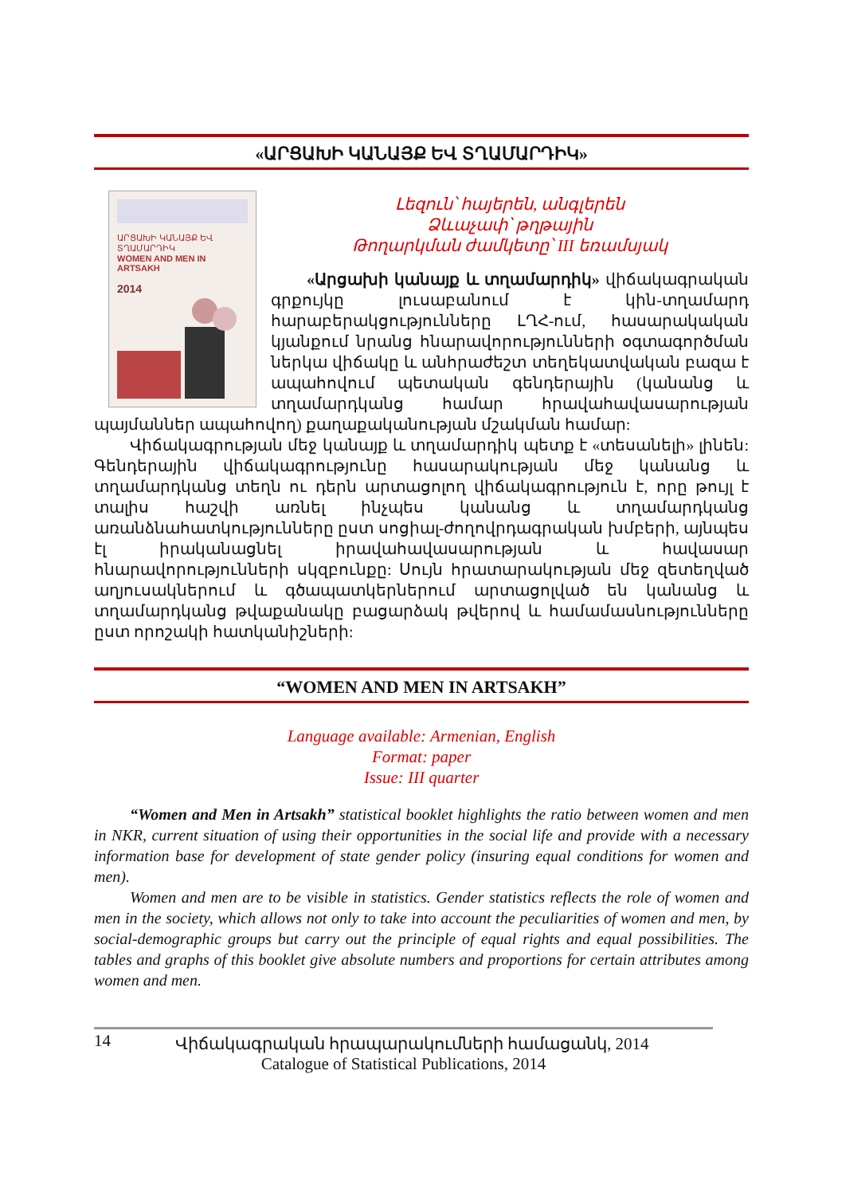«ԱՐՑԱԽԻ ԿԱՆԱՅՔ ԵՎ ՏՂԱՄԱՐԴԻԿ»
ԱՐՑԱԽԻ ԿԱՆԱՅՔ ԵՎ ՏՂԱՄԱՐԴԻԿ
WOMEN AND MEN IN ARTSAKH
2014
Լեզուն՝ հայերեն, անգլերեն
Ձևաչափ՝ թղթային
Թողարկման ժամկետը՝ III եռամսյակ
«Արցախի կանայք և տղամարդիկ» վիճակագրական գրքույկը լուսաբանում է կին-տղամարդ հարաբերակցությունները ԼՂՀ-ում, հասարակական կյանքում նրանց հնարավորությունների օգտագործման ներկա վիճակը և անհրաժեշտ տեղեկատվական բազա է ապահովում պետական գենդերային (կանանց և տղամարդկանց համար հրավահավասարության պայմաններ ապահովող) քաղաքականության մշակման համար:
Վիճակագրության մեջ կանայք և տղամարդիկ պետք է «տեսանելի» լինեն: Գենդերային վիճակագրությունը հասարակության մեջ կանանց և տղամարդկանց տեղն ու դերն արտացոլող վիճակագրություն է, որը թույլ է տալիս հաշվի առնել ինչպես կանանց և տղամարդկանց առանձնահատկությունները ըստ սոցիալ-ժողովրդագրական խմբերի, այնպես էլ իրականացնել իրավահավասարության և հավասար հնարավորությունների սկզբունքը: Սույն հրատարակության մեջ զետեղված աղյուսակներում և գծապատկերներում արտացոլված են կանանց և տղամարդկանց թվաքանակը բացարձակ թվերով և համամասնությունները ըստ որոշակի հատկանիշների:
“WOMEN AND MEN IN ARTSAKH”
Language available: Armenian, English
Format: paper
Issue: III quarter
“Women and Men in Artsakh” statistical booklet highlights the ratio between women and men in NKR, current situation of using their opportunities in the social life and provide with a necessary information base for development of state gender policy (insuring equal conditions for women and men).
Women and men are to be visible in statistics. Gender statistics reflects the role of women and men in the society, which allows not only to take into account the peculiarities of women and men, by social-demographic groups but carry out the principle of equal rights and equal possibilities. The tables and graphs of this booklet give absolute numbers and proportions for certain attributes among women and men.
14
Վիճակագրական հրապարակումների համացանկ, 2014
Catalogue of Statistical Publications, 2014